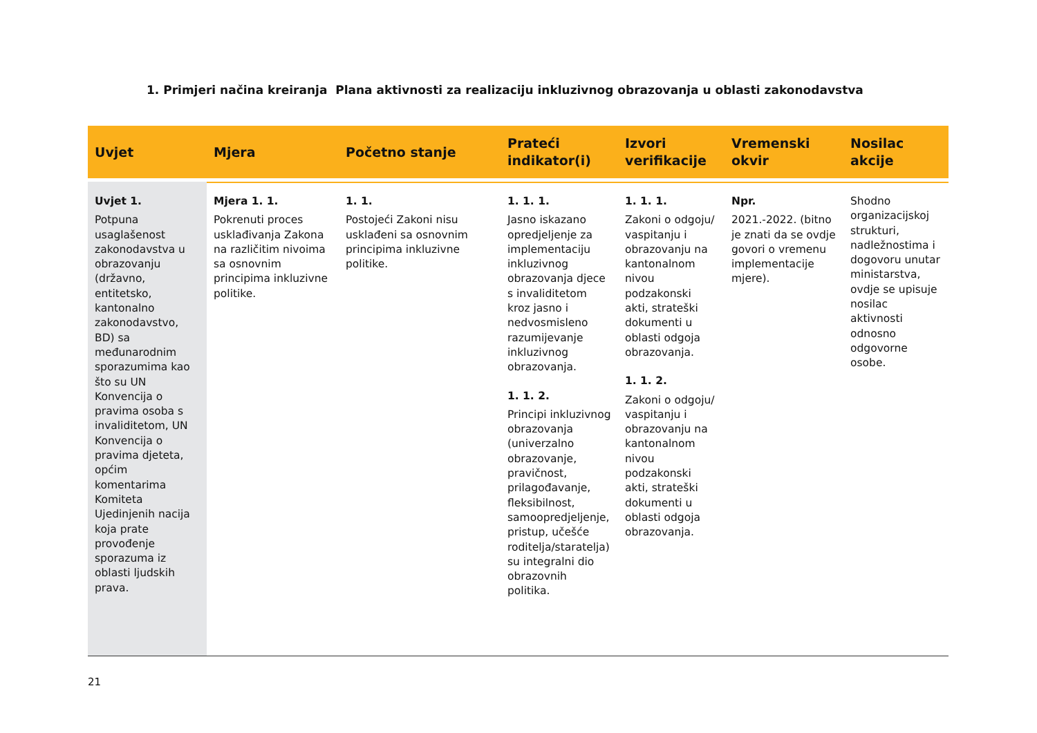1. Primjeri načina kreiranja Plana aktivnosti za realizaciju inkluzivnog obrazovanja u oblasti zakonodavstva
| Uvjet | Mjera | Početno stanje | Prateći indikator(i) | Izvori verifikacije | Vremenski okvir | Nosilac akcije |
| --- | --- | --- | --- | --- | --- | --- |
| Uvjet 1. Potpuna usaglašenost zakonodavstva u obrazovanju (državno, entitetsko, kantonalno zakonodavstvo, BD) sa međunarodnim sporazumima kao što su UN Konvencija o pravima osoba s invaliditetom, UN Konvencija o pravima djeteta, općim komentarima Komiteta Ujedinjenih nacija koja prate provođenje sporazuma iz oblasti ljudskih prava. | Mjera 1. 1. Pokrenuti proces usklađivanja Zakona na različitim nivoima sa osnovnim principima inkluzivne politike. | 1. 1. Postojeći Zakoni nisu usklađeni sa osnovnim principima inkluzivne politike. | 1. 1. 1. Jasno iskazano opredjeljenje za implementaciju inkluzivnog obrazovanja djece s invaliditetom kroz jasno i nedvosmisleno razumijevanje inkluzivnog obrazovanja. 1. 1. 2. Principi inkluzivnog obrazovanja (univerzalno obrazovanje, pravičnost, prilagođavanje, fleksibilnost, samoopredjeljenje, pristup, učešće roditelja/staratelja) su integralni dio obrazovnih politika. | 1. 1. 1. Zakoni o odgoju/ vaspitanju i obrazovanju na kantonalnom nivou podzakonski akti, strateški dokumenti u oblasti odgoja obrazovanja. 1. 1. 2. Zakoni o odgoju/ vaspitanju i obrazovanju na kantonalnom nivou podzakonski akti, strateški dokumenti u oblasti odgoja obrazovanja. | Npr. 2021.-2022. (bitno je znati da se ovdje govori o vremenu implementacije mjere). | Shodno organizacijskoj strukturi, nadležnostima i dogovoru unutar ministarstva, ovdje se upisuje nosilac aktivnosti odnosno odgovorne osobe. |
21